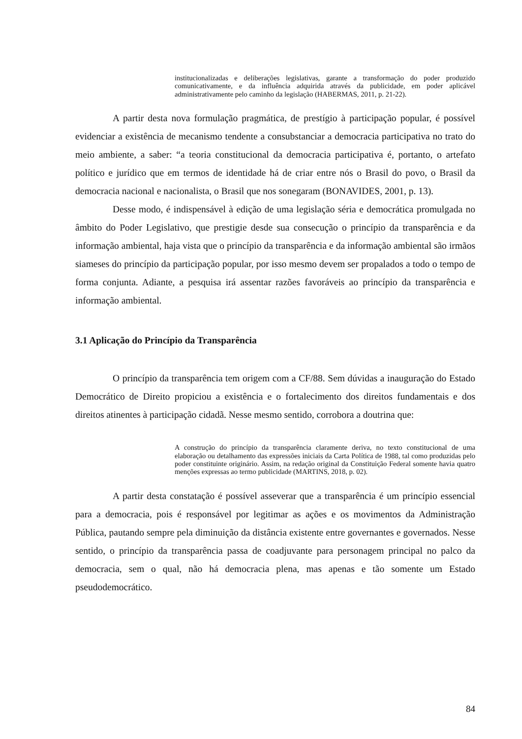institucionalizadas e deliberações legislativas, garante a transformação do poder produzido comunicativamente, e da influência adquirida através da publicidade, em poder aplicável administrativamente pelo caminho da legislação (HABERMAS, 2011, p. 21-22).
A partir desta nova formulação pragmática, de prestígio à participação popular, é possível evidenciar a existência de mecanismo tendente a consubstanciar a democracia participativa no trato do meio ambiente, a saber: “a teoria constitucional da democracia participativa é, portanto, o artefato político e jurídico que em termos de identidade há de criar entre nós o Brasil do povo, o Brasil da democracia nacional e nacionalista, o Brasil que nos sonegaram (BONAVIDES, 2001, p. 13).
Desse modo, é indispensável à edição de uma legislação séria e democrática promulgada no âmbito do Poder Legislativo, que prestigie desde sua consecução o princípio da transparência e da informação ambiental, haja vista que o princípio da transparência e da informação ambiental são irmãos siameses do princípio da participação popular, por isso mesmo devem ser propalados a todo o tempo de forma conjunta. Adiante, a pesquisa irá assentar razões favoráveis ao princípio da transparência e informação ambiental.
3.1 Aplicação do Princípio da Transparência
O princípio da transparência tem origem com a CF/88. Sem dúvidas a inauguração do Estado Democrático de Direito propiciou a existência e o fortalecimento dos direitos fundamentais e dos direitos atinentes à participação cidadã. Nesse mesmo sentido, corrobora a doutrina que:
A construção do princípio da transparência claramente deriva, no texto constitucional de uma elaboração ou detalhamento das expressões iniciais da Carta Política de 1988, tal como produzidas pelo poder constituinte originário. Assim, na redação original da Constituição Federal somente havia quatro menções expressas ao termo publicidade (MARTINS, 2018, p. 02).
A partir desta constatação é possível asseverar que a transparência é um princípio essencial para a democracia, pois é responsável por legitimar as ações e os movimentos da Administração Pública, pautando sempre pela diminuição da distância existente entre governantes e governados. Nesse sentido, o princípio da transparência passa de coadjuvante para personagem principal no palco da democracia, sem o qual, não há democracia plena, mas apenas e tão somente um Estado pseudodemocrático.
84